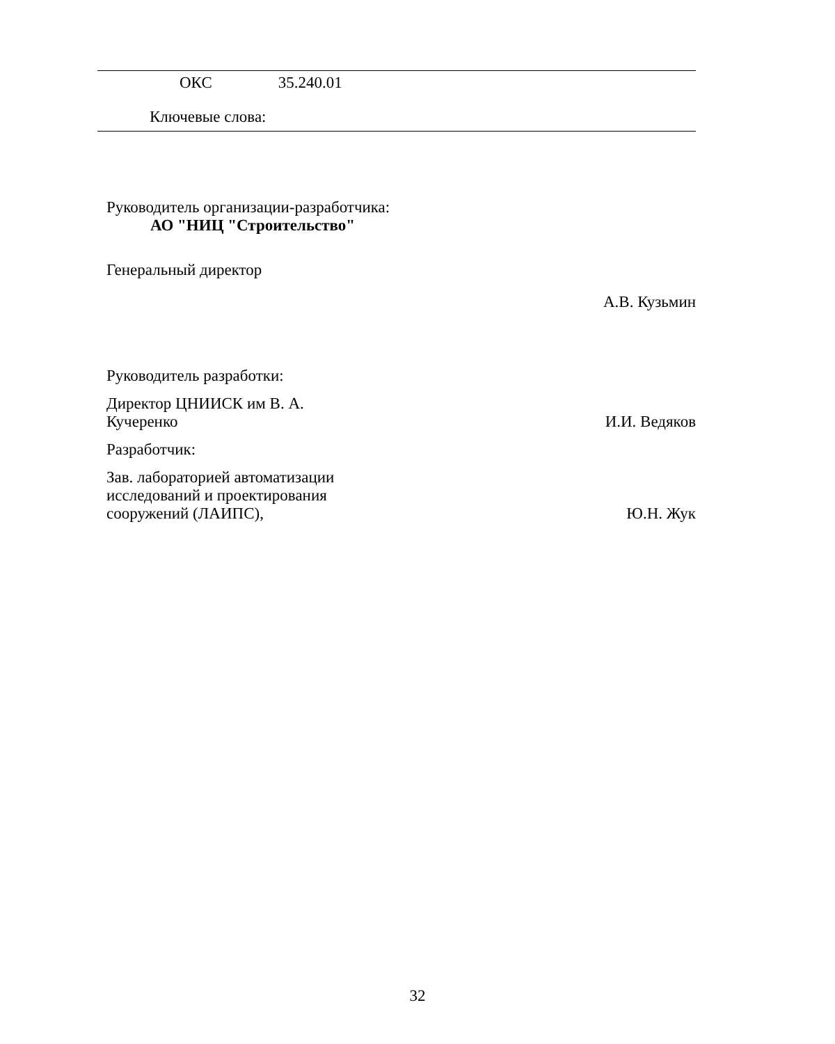ОКС 35.240.01
Ключевые слова:
Руководитель организации-разработчика:
АО "НИЦ "Строительство"
Генеральный директор
А.В. Кузьмин
Руководитель разработки:
Директор ЦНИИСК им В. А.
Кучеренко
И.И. Ведяков
Разработчик:
Зав. лабораторией автоматизации
исследований и проектирования
сооружений (ЛАИПС),
Ю.Н. Жук
32